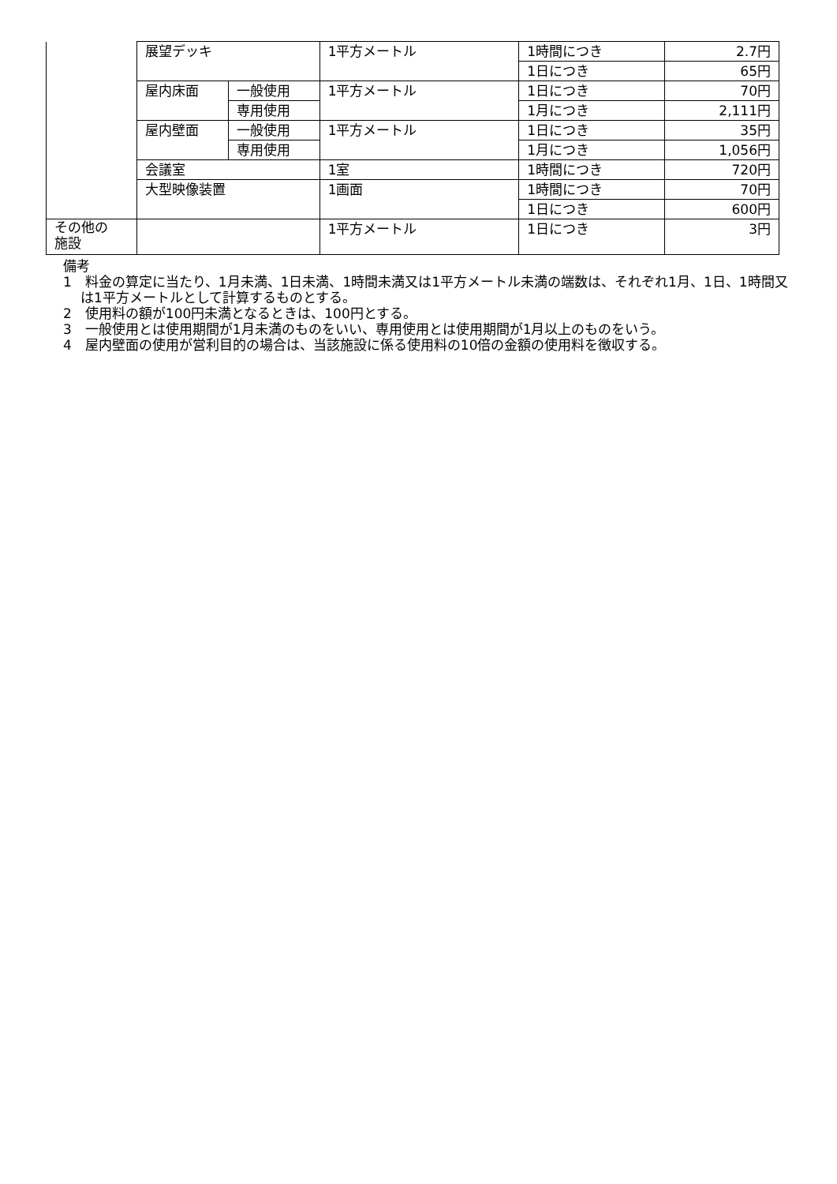| | 展望デッキ | | 1平方メートル | 1時間につき | 2.7円 |
| | | | | 1日につき | 65円 |
| | 屋内床面 | 一般使用 | 1平方メートル | 1日につき | 70円 |
| | | 専用使用 | | 1月につき | 2,111円 |
| | 屋内壁面 | 一般使用 | 1平方メートル | 1日につき | 35円 |
| | | 専用使用 | | 1月につき | 1,056円 |
| | 会議室 | | 1室 | 1時間につき | 720円 |
| | 大型映像装置 | | 1画面 | 1時間につき | 70円 |
| | | | | 1日につき | 600円 |
| その他の 施設 | | | 1平方メートル | 1日につき | 3円 |
備考
1　料金の算定に当たり、1月未満、1日未満、1時間未満又は1平方メートル未満の端数は、それぞれ1月、1日、1時間又は1平方メートルとして計算するものとする。
2　使用料の額が100円未満となるときは、100円とする。
3　一般使用とは使用期間が1月未満のものをいい、専用使用とは使用期間が1月以上のものをいう。
4　屋内壁面の使用が営利目的の場合は、当該施設に係る使用料の10倍の金額の使用料を徴収する。